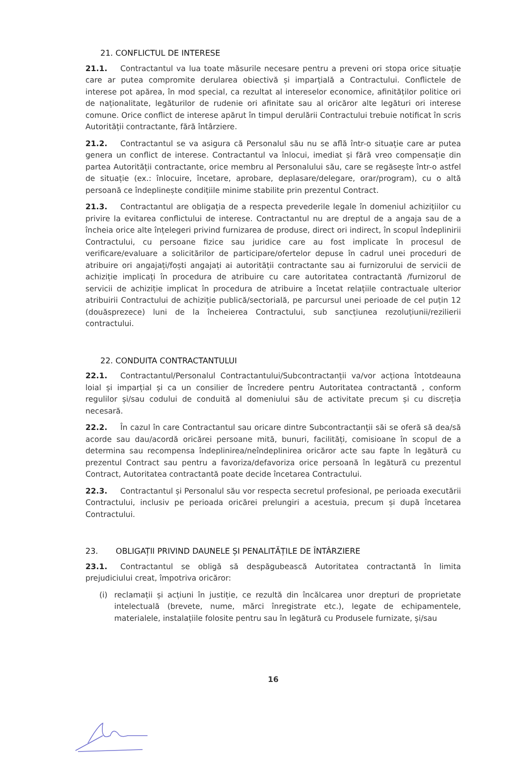21. CONFLICTUL DE INTERESE
21.1. Contractantul va lua toate măsurile necesare pentru a preveni ori stopa orice situație care ar putea compromite derularea obiectivă și imparțială a Contractului. Conflictele de interese pot apărea, în mod special, ca rezultat al intereselor economice, afinităților politice ori de naționalitate, legăturilor de rudenie ori afinitate sau al oricăror alte legături ori interese comune. Orice conflict de interese apărut în timpul derulării Contractului trebuie notificat în scris Autorității contractante, fără întârziere.
21.2. Contractantul se va asigura că Personalul său nu se află într-o situație care ar putea genera un conflict de interese. Contractantul va înlocui, imediat și fără vreo compensație din partea Autorității contractante, orice membru al Personalului său, care se regăsește într-o astfel de situație (ex.: înlocuire, încetare, aprobare, deplasare/delegare, orar/program), cu o altă persoană ce îndeplinește condițiile minime stabilite prin prezentul Contract.
21.3. Contractantul are obligația de a respecta prevederile legale în domeniul achizițiilor cu privire la evitarea conflictului de interese. Contractantul nu are dreptul de a angaja sau de a încheia orice alte înțelegeri privind furnizarea de produse, direct ori indirect, în scopul îndeplinirii Contractului, cu persoane fizice sau juridice care au fost implicate în procesul de verificare/evaluare a solicitărilor de participare/ofertelor depuse în cadrul unei proceduri de atribuire ori angajați/foști angajați ai autorității contractante sau ai furnizorului de servicii de achiziție implicați în procedura de atribuire cu care autoritatea contractantă /furnizorul de servicii de achiziție implicat în procedura de atribuire a încetat relațiile contractuale ulterior atribuirii Contractului de achiziție publică/sectorială, pe parcursul unei perioade de cel puțin 12 (douăsprezece) luni de la încheierea Contractului, sub sancțiunea rezoluțiunii/rezilierii contractului.
22. CONDUITA CONTRACTANTULUI
22.1. Contractantul/Personalul Contractantului/Subcontractanții va/vor acționa întotdeauna loial și imparțial și ca un consilier de încredere pentru Autoritatea contractantă , conform regulilor și/sau codului de conduită al domeniului său de activitate precum și cu discreția necesară.
22.2. În cazul în care Contractantul sau oricare dintre Subcontractanții săi se oferă să dea/să acorde sau dau/acordă oricărei persoane mită, bunuri, facilități, comisioane în scopul de a determina sau recompensa îndeplinirea/neîndeplinirea oricăror acte sau fapte în legătură cu prezentul Contract sau pentru a favoriza/defavoriza orice persoană în legătură cu prezentul Contract, Autoritatea contractantă poate decide încetarea Contractului.
22.3. Contractantul și Personalul său vor respecta secretul profesional, pe perioada executării Contractului, inclusiv pe perioada oricărei prelungiri a acestuia, precum și după încetarea Contractului.
23. OBLIGAȚII PRIVIND DAUNELE ȘI PENALITĂȚILE DE ÎNTÂRZIERE
23.1. Contractantul se obligă să despăgubească Autoritatea contractantă în limita prejudiciului creat, împotriva oricăror:
(i) reclamații și acțiuni în justiție, ce rezultă din încălcarea unor drepturi de proprietate intelectuală (brevete, nume, mărci înregistrate etc.), legate de echipamentele, materialele, instalațiile folosite pentru sau în legătură cu Produsele furnizate, și/sau
16